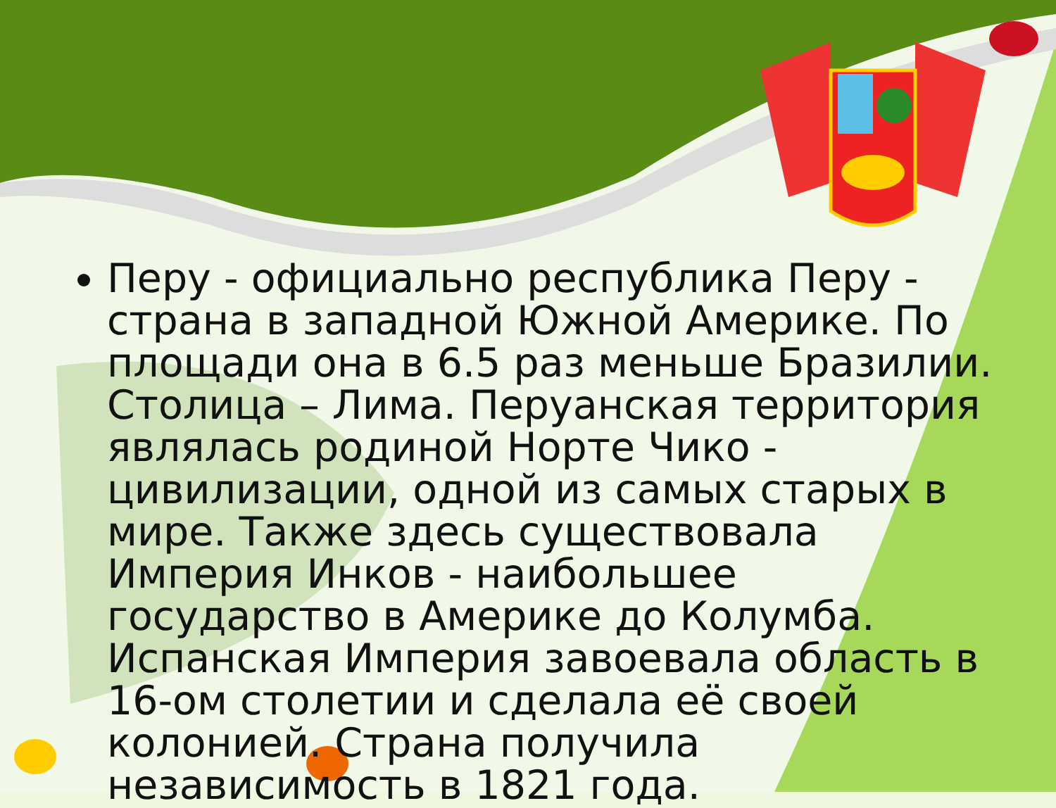Перу - официально республика Перу - страна в западной Южной Америке. По площади она в 6.5 раз меньше Бразилии. Столица – Лима. Перуанская территория являлась родиной Норте Чико - цивилизации, одной из самых старых в мире. Также здесь существовала Империя Инков - наибольшее государство в Америке до Колумба. Испанская Империя завоевала область в 16-ом столетии и сделала её своей колонией. Страна получила независимость в 1821 года.